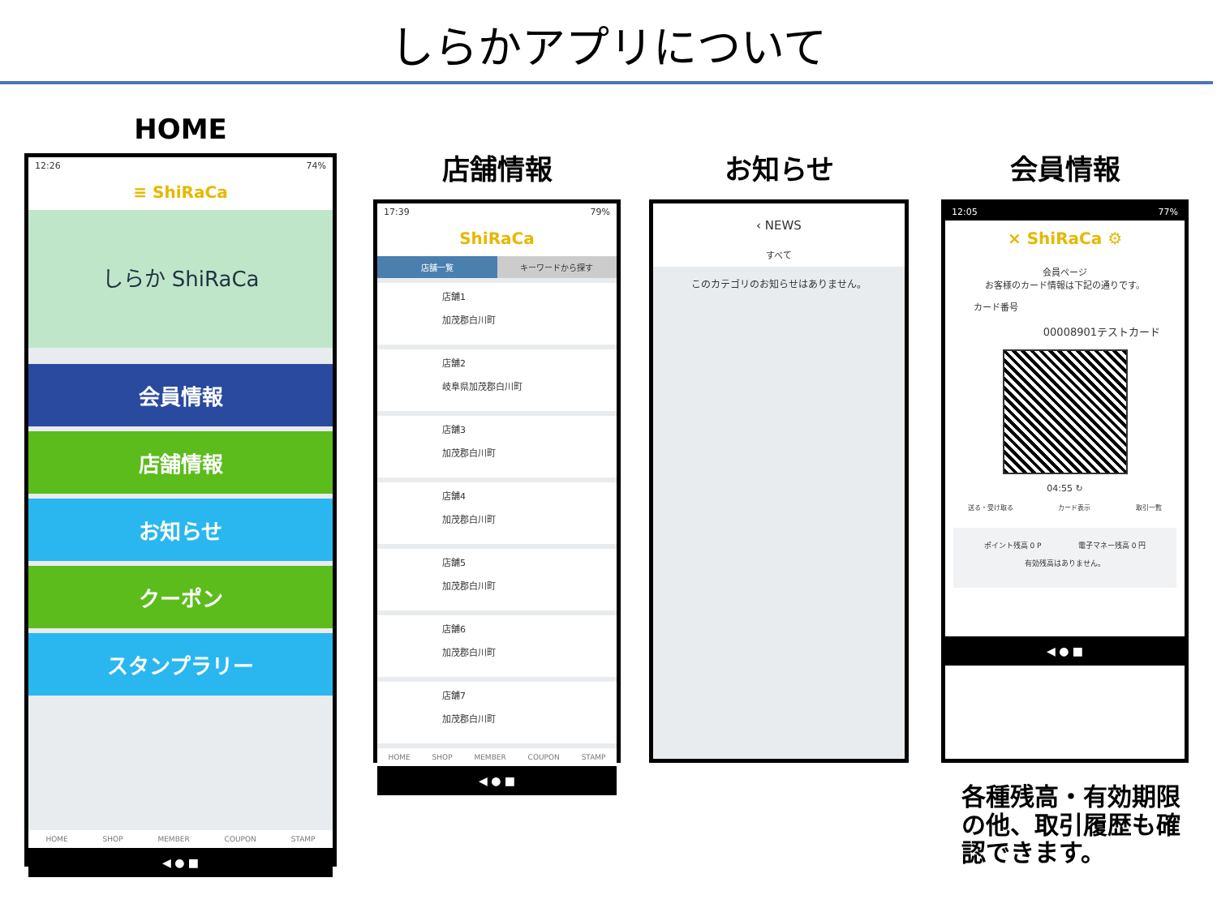しらかアプリについて
HOME
12:26 74%
≡ ShiRaCa
しらか ShiRaCa
会員情報
店舗情報
お知らせ
クーポン
スタンプラリー
HOME SHOP MEMBER COUPON STAMP
◀ ● ■
店舗情報
17:39 79%
ShiRaCa
店舗一覧 キーワードから探す
店舗1
加茂郡白川町
店舗2
岐阜県加茂郡白川町
店舗3
加茂郡白川町
店舗4
加茂郡白川町
店舗5
加茂郡白川町
店舗6
加茂郡白川町
店舗7
加茂郡白川町
HOME SHOP MEMBER COUPON STAMP
◀ ● ■
お知らせ
‹ NEWS
すべて
このカテゴリのお知らせはありません。
会員情報
12:05 77%
× ShiRaCa ⚙
会員ページ
お客様のカード情報は下記の通りです。
カード番号
00008901テストカード
04:55 ↻
送る・受け取る カード表示 取引一覧
ポイント残高 0 P 電子マネー残高 0 円
有効残高はありません。
◀ ● ■
各種残高・有効期限の他、取引履歴も確認できます。